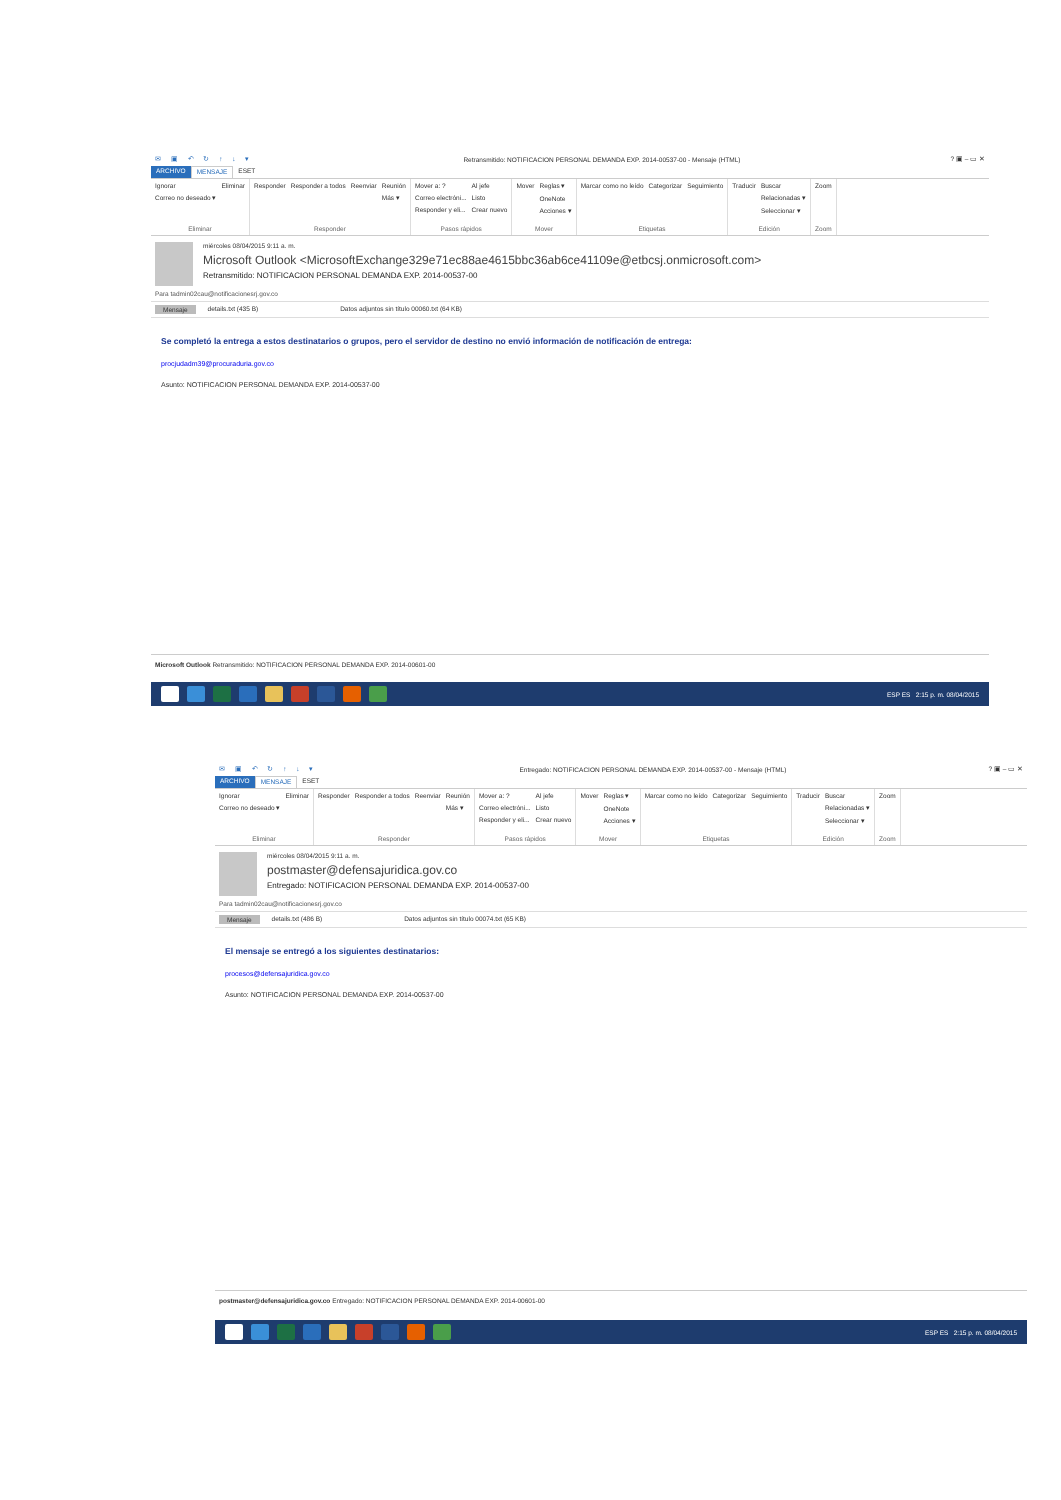✉ ▣ ↶ ↻ ↑ ↓ ▾ Retransmitido: NOTIFICACION PERSONAL DEMANDA EXP. 2014-00537-00 - Mensaje (HTML)? ▣ – ▭ ✕
ARCHIVO MENSAJE ESET
Ignorar
Correo no deseado ▾
Eliminar
Eliminar
Responder Responder a todos Reenviar Reunión
Más ▾
Responder
Mover a: ?
Correo electróni...
Responder y eli...
Al jefe
Listo
Crear nuevo
Pasos rápidos
Mover Reglas ▾
OneNote
Acciones ▾
Mover
Marcar como no leído Categorizar Seguimiento
Etiquetas
Traducir Buscar
Relacionadas ▾
Seleccionar ▾
Edición
Zoom
Zoom
miércoles 08/04/2015 9:11 a. m.
Microsoft Outlook <MicrosoftExchange329e71ec88ae4615bbc36ab6ce41109e@etbcsj.onmicrosoft.com>
Retransmitido: NOTIFICACION PERSONAL DEMANDA EXP. 2014-00537-00
Para tadmin02cau@notificacionesrj.gov.co
Mensaje details.txt (435 B) Datos adjuntos sin título 00060.txt (64 KB)
Se completó la entrega a estos destinatarios o grupos, pero el servidor de destino no envió información de notificación de entrega:
procjudadm39@procuraduria.gov.co
Asunto: NOTIFICACION PERSONAL DEMANDA EXP. 2014-00537-00
Microsoft Outlook Retransmitido: NOTIFICACION PERSONAL DEMANDA EXP. 2014-00601-00
ESP ES 2:15 p. m. 08/04/2015
✉ ▣ ↶ ↻ ↑ ↓ ▾ Entregado: NOTIFICACION PERSONAL DEMANDA EXP. 2014-00537-00 - Mensaje (HTML)? ▣ – ▭ ✕
ARCHIVO MENSAJE ESET
Ignorar
Correo no deseado ▾
Eliminar
Eliminar
Responder Responder a todos Reenviar Reunión
Más ▾
Responder
Mover a: ?
Correo electróni...
Responder y eli...
Al jefe
Listo
Crear nuevo
Pasos rápidos
Mover Reglas ▾
OneNote
Acciones ▾
Mover
Marcar como no leído Categorizar Seguimiento
Etiquetas
Traducir Buscar
Relacionadas ▾
Seleccionar ▾
Edición
Zoom
Zoom
miércoles 08/04/2015 9:11 a. m.
postmaster@defensajuridica.gov.co
Entregado: NOTIFICACION PERSONAL DEMANDA EXP. 2014-00537-00
Para tadmin02cau@notificacionesrj.gov.co
Mensaje details.txt (486 B) Datos adjuntos sin título 00074.txt (65 KB)
El mensaje se entregó a los siguientes destinatarios:
procesos@defensajuridica.gov.co
Asunto: NOTIFICACION PERSONAL DEMANDA EXP. 2014-00537-00
postmaster@defensajuridica.gov.co Entregado: NOTIFICACION PERSONAL DEMANDA EXP. 2014-00601-00
ESP ES 2:15 p. m. 08/04/2015